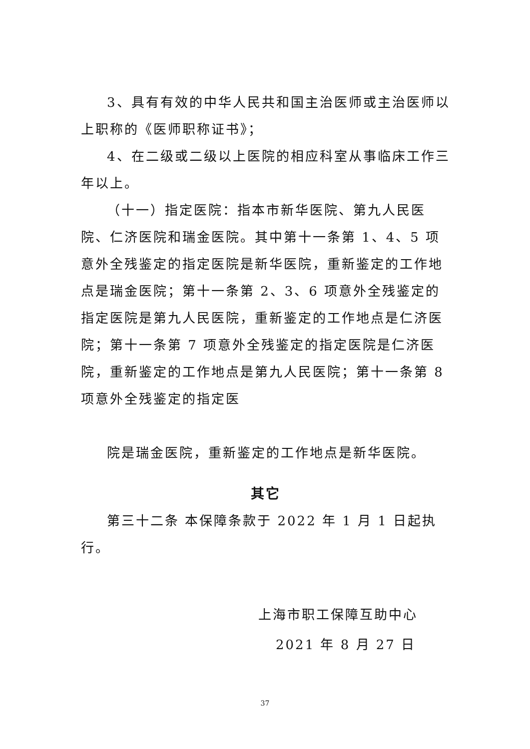3、具有有效的中华人民共和国主治医师或主治医师以上职称的《医师职称证书》；
4、在二级或二级以上医院的相应科室从事临床工作三年以上。
（十一）指定医院：指本市新华医院、第九人民医院、仁济医院和瑞金医院。其中第十一条第 1、4、5 项意外全残鉴定的指定医院是新华医院，重新鉴定的工作地点是瑞金医院；第十一条第 2、3、6 项意外全残鉴定的指定医院是第九人民医院，重新鉴定的工作地点是仁济医院；第十一条第 7 项意外全残鉴定的指定医院是仁济医院，重新鉴定的工作地点是第九人民医院；第十一条第 8 项意外全残鉴定的指定医
院是瑞金医院，重新鉴定的工作地点是新华医院。
其它
第三十二条 本保障条款于 2022 年 1 月 1 日起执行。
上海市职工保障互助中心
2021 年 8 月 27 日
37